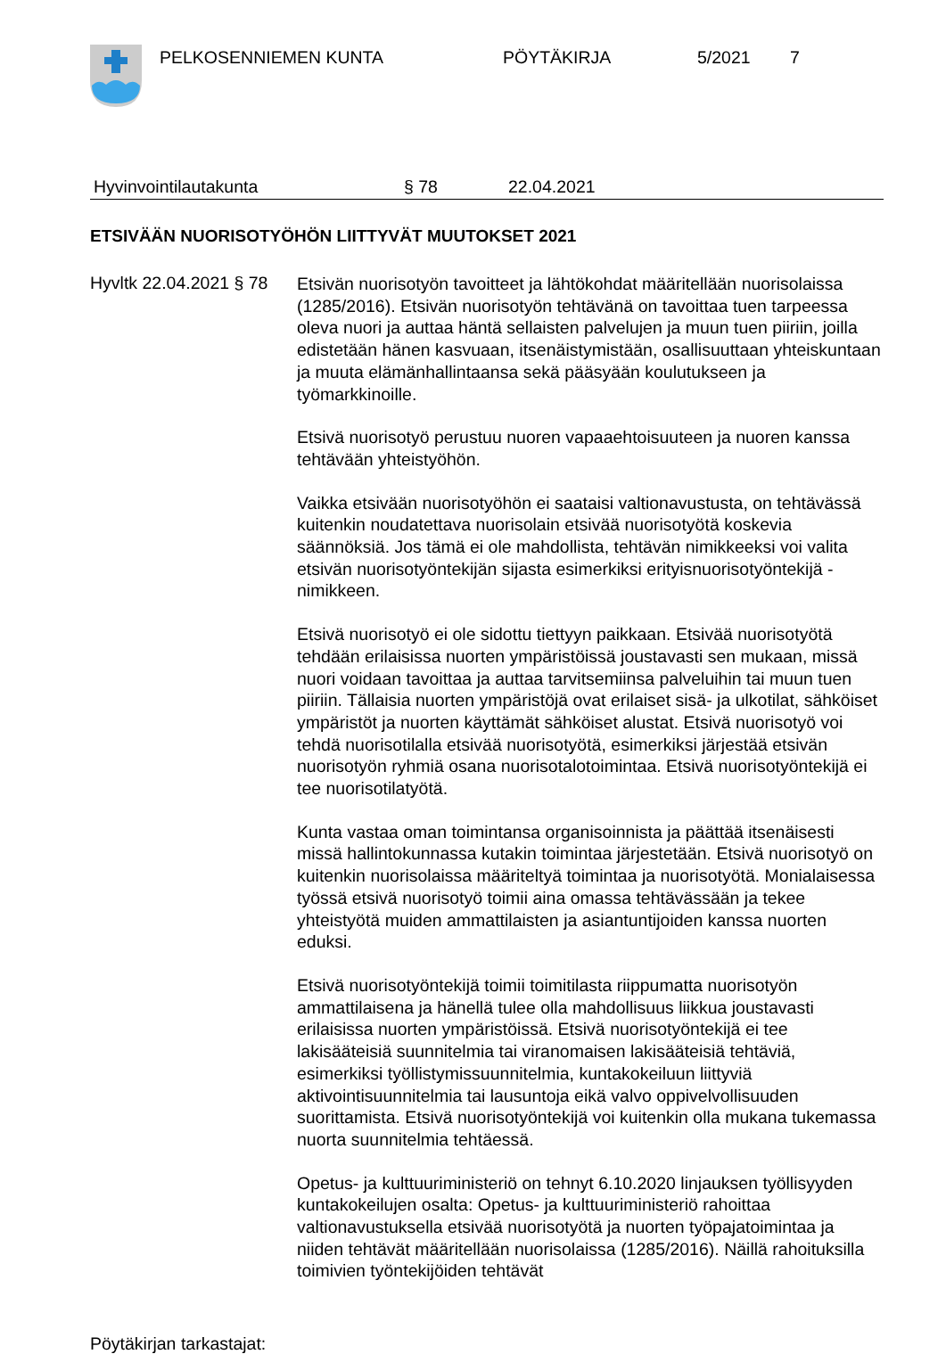PELKOSENNIEMEN KUNTA PÖYTÄKIRJA 5/2021 7
Hyvinvointilautakunta § 78 22.04.2021
ETSIVÄÄN NUORISOTYÖHÖN LIITTYVÄT MUUTOKSET 2021
Hyvltk 22.04.2021 § 78
Etsivän nuorisotyön tavoitteet ja lähtökohdat määritellään nuorisolaissa (1285/2016). Etsivän nuorisotyön tehtävänä on tavoittaa tuen tarpeessa oleva nuori ja auttaa häntä sellaisten palvelujen ja muun tuen piiriin, joilla edistetään hänen kasvuaan, itsenäistymistään, osallisuuttaan yhteiskuntaan ja muuta elämänhallintaansa sekä pääsyään koulutukseen ja työmarkkinoille.
Etsivä nuorisotyö perustuu nuoren vapaaehtoisuuteen ja nuoren kanssa tehtävään yhteistyöhön.
Vaikka etsivään nuorisotyöhön ei saataisi valtionavustusta, on tehtävässä kuitenkin noudatettava nuorisolain etsivää nuorisotyötä koskevia säännöksiä. Jos tämä ei ole mahdollista, tehtävän nimikkeeksi voi valita etsivän nuorisotyöntekijän sijasta esimerkiksi erityisnuorisotyöntekijä -nimikkeen.
Etsivä nuorisotyö ei ole sidottu tiettyyn paikkaan. Etsivää nuorisotyötä tehdään erilaisissa nuorten ympäristöissä joustavasti sen mukaan, missä nuori voidaan tavoittaa ja auttaa tarvitsemiinsa palveluihin tai muun tuen piiriin. Tällaisia nuorten ympäristöjä ovat erilaiset sisä- ja ulkotilat, sähköiset ympäristöt ja nuorten käyttämät sähköiset alustat. Etsivä nuorisotyö voi tehdä nuorisotilalla etsivää nuorisotyötä, esimerkiksi järjestää etsivän nuorisotyön ryhmiä osana nuorisotalotoimintaa. Etsivä nuorisotyöntekijä ei tee nuorisotilatyötä.
Kunta vastaa oman toimintansa organisoinnista ja päättää itsenäisesti missä hallintokunnassa kutakin toimintaa järjestetään. Etsivä nuorisotyö on kuitenkin nuorisolaissa määriteltyä toimintaa ja nuorisotyötä. Monialaisessa työssä etsivä nuorisotyö toimii aina omassa tehtävässään ja tekee yhteistyötä muiden ammattilaisten ja asiantuntijoiden kanssa nuorten eduksi.
Etsivä nuorisotyöntekijä toimii toimitilasta riippumatta nuorisotyön ammattilaisena ja hänellä tulee olla mahdollisuus liikkua joustavasti erilaisissa nuorten ympäristöissä. Etsivä nuorisotyöntekijä ei tee lakisääteisiä suunnitelmia tai viranomaisen lakisääteisiä tehtäviä, esimerkiksi työllistymissuunnitelmia, kuntakokeiluun liittyviä aktivointisuunnitelmia tai lausuntoja eikä valvo oppivelvollisuuden suorittamista. Etsivä nuorisotyöntekijä voi kuitenkin olla mukana tukemassa nuorta suunnitelmia tehtäessä.
Opetus- ja kulttuuriministeriö on tehnyt 6.10.2020 linjauksen työllisyyden kuntakokeilujen osalta: Opetus- ja kulttuuriministeriö rahoittaa valtionavustuksella etsivää nuorisotyötä ja nuorten työpajatoimintaa ja niiden tehtävät määritellään nuorisolaissa (1285/2016). Näillä rahoituksilla toimivien työntekijöiden tehtävät
Pöytäkirjan tarkastajat: